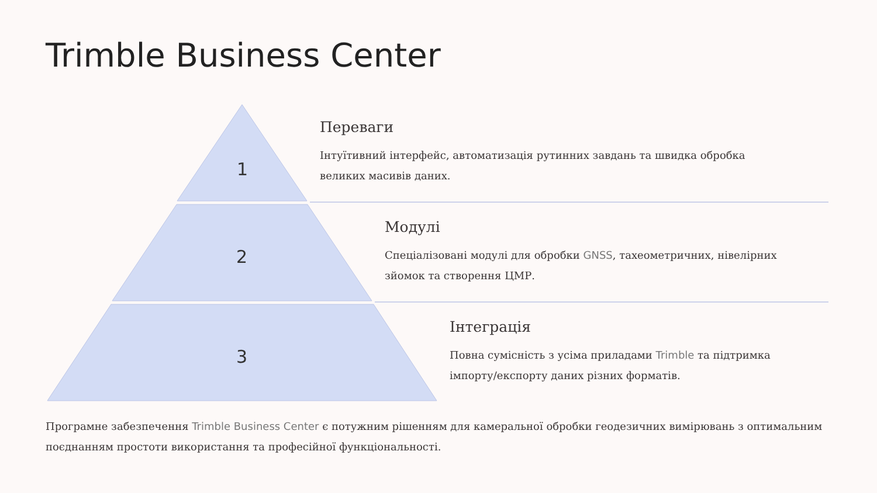Trimble Business Center
1
2
3
Переваги
Інтуїтивний інтерфейс, автоматизація рутинних завдань та швидка обробка великих масивів даних.
Модулі
Спеціалізовані модулі для обробки GNSS, тахеометричних, нівелірних зйомок та створення ЦМР.
Інтеграція
Повна сумісність з усіма приладами Trimble та підтримка імпорту/експорту даних різних форматів.
Програмне забезпечення Trimble Business Center є потужним рішенням для камеральної обробки геодезичних вимірювань з оптимальним поєднанням простоти використання та професійної функціональності.